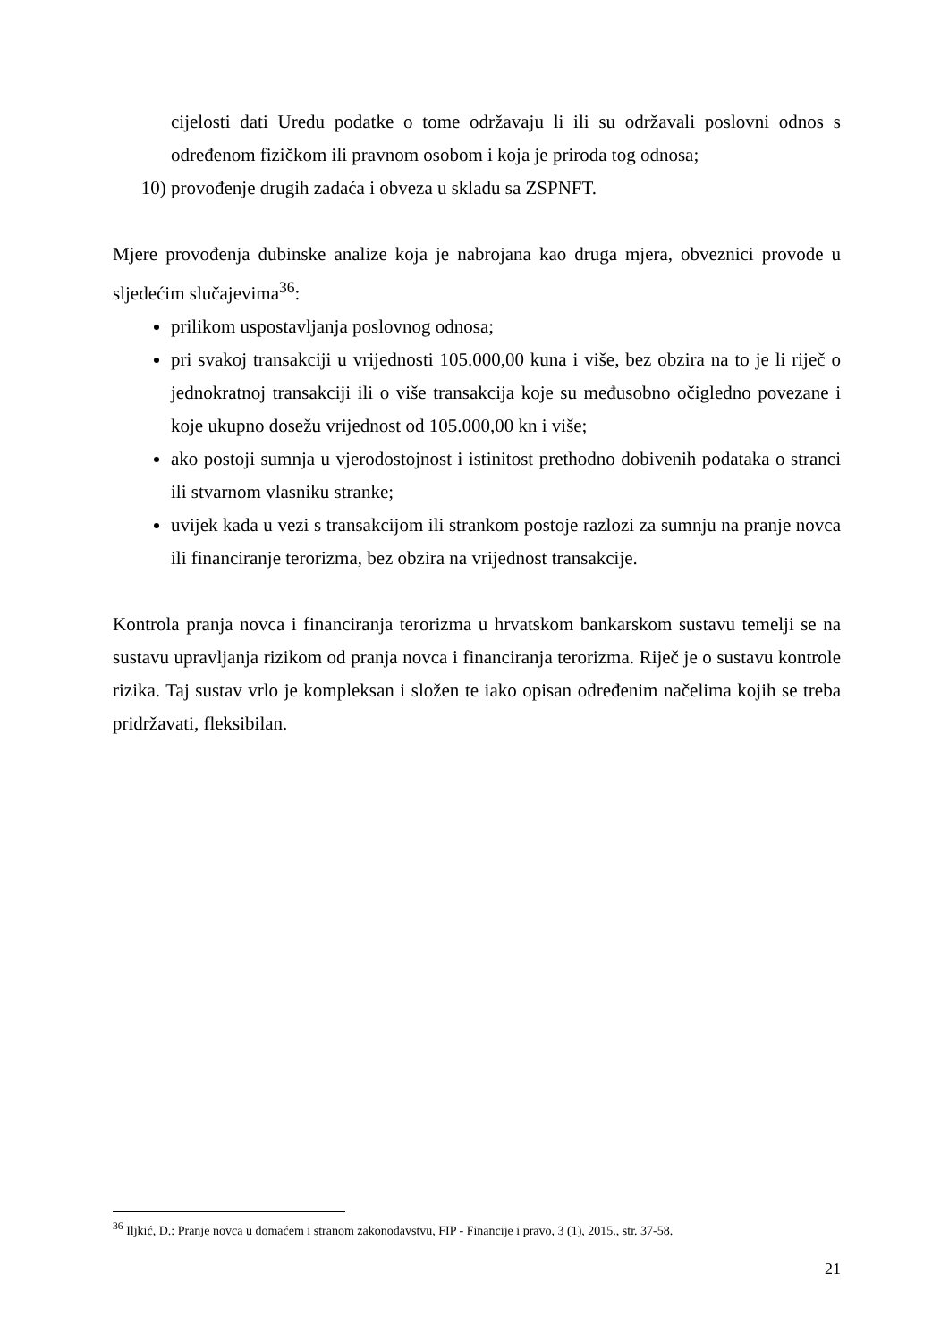cijelosti dati Uredu podatke o tome održavaju li ili su održavali poslovni odnos s određenom fizičkom ili pravnom osobom i koja je priroda tog odnosa;
10) provođenje drugih zadaća i obveza u skladu sa ZSPNFT.
Mjere provođenja dubinske analize koja je nabrojana kao druga mjera, obveznici provode u sljedećim slučajevima<sup>36</sup>:
prilikom uspostavljanja poslovnog odnosa;
pri svakoj transakciji u vrijednosti 105.000,00 kuna i više, bez obzira na to je li riječ o jednokratnoj transakciji ili o više transakcija koje su međusobno očigledno povezane i koje ukupno dosežu vrijednost od 105.000,00 kn i više;
ako postoji sumnja u vjerodostojnost i istinitost prethodno dobivenih podataka o stranci ili stvarnom vlasniku stranke;
uvijek kada u vezi s transakcijom ili strankom postoje razlozi za sumnju na pranje novca ili financiranje terorizma, bez obzira na vrijednost transakcije.
Kontrola pranja novca i financiranja terorizma u hrvatskom bankarskom sustavu temelji se na sustavu upravljanja rizikom od pranja novca i financiranja terorizma. Riječ je o sustavu kontrole rizika. Taj sustav vrlo je kompleksan i složen te iako opisan određenim načelima kojih se treba pridržavati, fleksibilan.
<sup>36</sup> Iljkić, D.: Pranje novca u domaćem i stranom zakonodavstvu, FIP - Financije i pravo, 3 (1), 2015., str. 37-58.
21